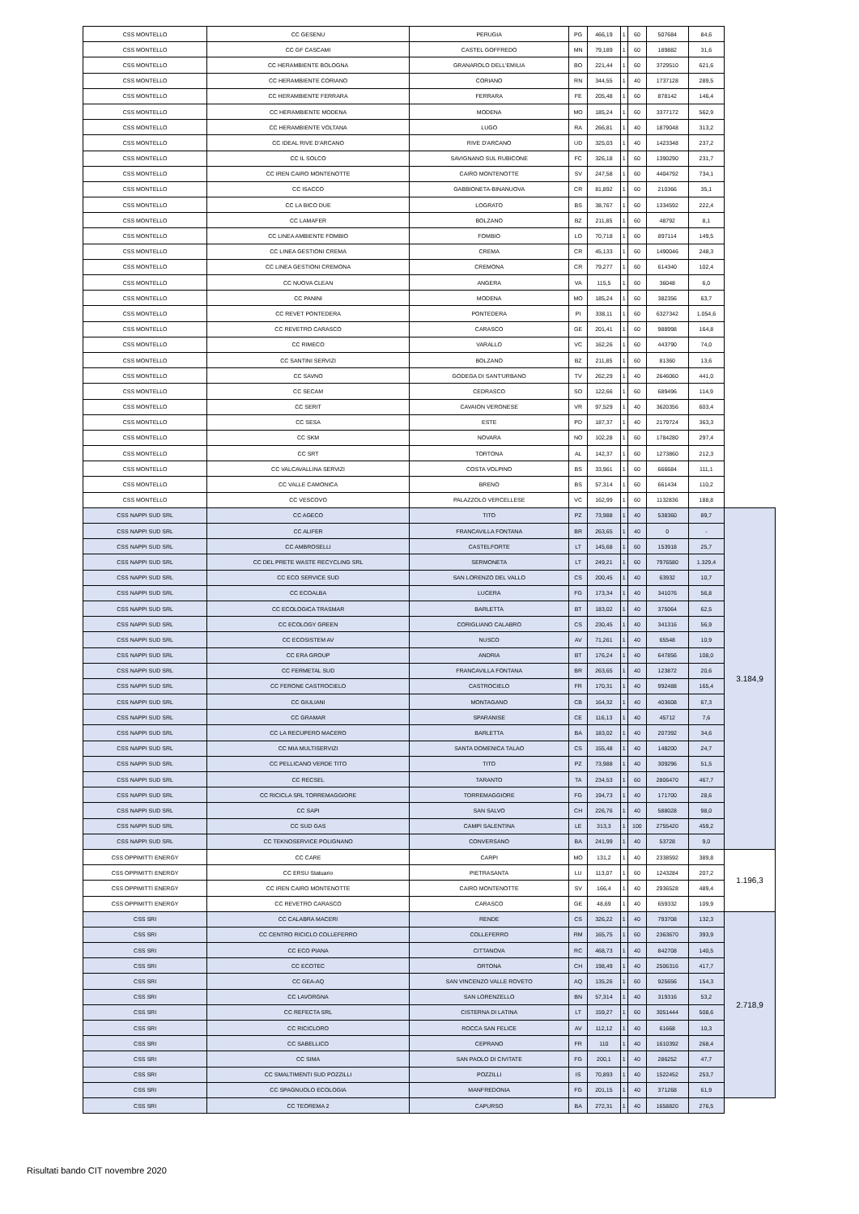| CSS MONTELLO | CC GESENU | PERUGIA | PG | 466,19 | 1 | 60 | 507684 | 84,6 | |
| CSS MONTELLO | CC GF CASCAMI | CASTEL GOFFREDO | MN | 79,189 | 1 | 60 | 189882 | 31,6 | |
| CSS MONTELLO | CC HERAMBIENTE BOLOGNA | GRANAROLO DELL'EMILIA | BO | 221,44 | 1 | 60 | 3729510 | 621,6 | |
| CSS MONTELLO | CC HERAMBIENTE CORIANO | CORIANO | RN | 344,55 | 1 | 40 | 1737128 | 289,5 | |
| CSS MONTELLO | CC HERAMBIENTE FERRARA | FERRARA | FE | 205,48 | 1 | 60 | 878142 | 146,4 | |
| CSS MONTELLO | CC HERAMBIENTE MODENA | MODENA | MO | 185,24 | 1 | 60 | 3377172 | 562,9 | |
| CSS MONTELLO | CC HERAMBIENTE VOLTANA | LUGO | RA | 266,81 | 1 | 40 | 1879048 | 313,2 | |
| CSS MONTELLO | CC IDEAL RIVE D'ARCANO | RIVE D'ARCANO | UD | 325,03 | 1 | 40 | 1423348 | 237,2 | |
| CSS MONTELLO | CC IL SOLCO | SAVIGNANO SUL RUBICONE | FC | 326,18 | 1 | 60 | 1390290 | 231,7 | |
| CSS MONTELLO | CC IREN CAIRO MONTENOTTE | CAIRO MONTENOTTE | SV | 247,58 | 1 | 60 | 4404792 | 734,1 | |
| CSS MONTELLO | CC ISACCO | GABBIONETA-BINANUOVA | CR | 81,892 | 1 | 60 | 210366 | 35,1 | |
| CSS MONTELLO | CC LA BICO DUE | LOGRATO | BS | 38,767 | 1 | 60 | 1334592 | 222,4 | |
| CSS MONTELLO | CC LAMAFER | BOLZANO | BZ | 211,85 | 1 | 60 | 48792 | 8,1 | |
| CSS MONTELLO | CC LINEA AMBIENTE FOMBIO | FOMBIO | LO | 70,718 | 1 | 60 | 897114 | 149,5 | |
| CSS MONTELLO | CC LINEA GESTIONI CREMA | CREMA | CR | 45,133 | 1 | 60 | 1490046 | 248,3 | |
| CSS MONTELLO | CC LINEA GESTIONI CREMONA | CREMONA | CR | 79,277 | 1 | 60 | 614340 | 102,4 | |
| CSS MONTELLO | CC NUOVA CLEAN | ANGERA | VA | 115,5 | 1 | 60 | 36048 | 6,0 | |
| CSS MONTELLO | CC PANINI | MODENA | MO | 185,24 | 1 | 60 | 382356 | 63,7 | |
| CSS MONTELLO | CC REVET PONTEDERA | PONTEDERA | PI | 338,11 | 1 | 60 | 6327342 | 1.054,6 | |
| CSS MONTELLO | CC REVETRO CARASCO | CARASCO | GE | 201,41 | 1 | 60 | 988998 | 164,8 | |
| CSS MONTELLO | CC RIMECO | VARALLO | VC | 162,26 | 1 | 60 | 443790 | 74,0 | |
| CSS MONTELLO | CC SANTINI SERVIZI | BOLZANO | BZ | 211,85 | 1 | 60 | 81360 | 13,6 | |
| CSS MONTELLO | CC SAVNO | GODEGA DI SANT'URBANO | TV | 262,29 | 1 | 40 | 2646060 | 441,0 | |
| CSS MONTELLO | CC SECAM | CEDRASCO | SO | 122,66 | 1 | 60 | 689496 | 114,9 | |
| CSS MONTELLO | CC SERIT | CAVAION VERONESE | VR | 97,529 | 1 | 40 | 3620356 | 603,4 | |
| CSS MONTELLO | CC SESA | ESTE | PD | 187,37 | 1 | 40 | 2179724 | 363,3 | |
| CSS MONTELLO | CC SKM | NOVARA | NO | 102,28 | 1 | 60 | 1784280 | 297,4 | |
| CSS MONTELLO | CC SRT | TORTONA | AL | 142,37 | 1 | 60 | 1273860 | 212,3 | |
| CSS MONTELLO | CC VALCAVALLINA SERVIZI | COSTA VOLPINO | BS | 33,961 | 1 | 60 | 666684 | 111,1 | |
| CSS MONTELLO | CC VALLE CAMONICA | BRENO | BS | 57,314 | 1 | 60 | 661434 | 110,2 | |
| CSS MONTELLO | CC VESCOVO | PALAZZOLO VERCELLESE | VC | 162,99 | 1 | 60 | 1132836 | 188,8 | |
| CSS NAPPI SUD SRL | CC AGECO | TITO | PZ | 73,988 | 1 | 40 | 538360 | 89,7 | 3.184,9 |
| CSS NAPPI SUD SRL | CC ALIFER | FRANCAVILLA FONTANA | BR | 263,65 | 1 | 40 | 0 | - | |
| CSS NAPPI SUD SRL | CC AMBROSELLI | CASTELFORTE | LT | 145,68 | 1 | 60 | 153918 | 25,7 | |
| CSS NAPPI SUD SRL | CC DEL PRETE WASTE RECYCLING SRL | SERMONETA | LT | 249,21 | 1 | 60 | 7976580 | 1.329,4 | |
| CSS NAPPI SUD SRL | CC ECO SERVICE SUD | SAN LORENZO DEL VALLO | CS | 200,45 | 1 | 40 | 63932 | 10,7 | |
| CSS NAPPI SUD SRL | CC ECOALBA | LUCERA | FG | 173,34 | 1 | 40 | 341076 | 56,8 | |
| CSS NAPPI SUD SRL | CC ECOLOGICA TRASMAR | BARLETTA | BT | 183,02 | 1 | 40 | 375064 | 62,5 | |
| CSS NAPPI SUD SRL | CC ECOLOGY GREEN | CORIGLIANO CALABRO | CS | 230,45 | 1 | 40 | 341316 | 56,9 | |
| CSS NAPPI SUD SRL | CC ECOSISTEM AV | NUSCO | AV | 71,261 | 1 | 40 | 65548 | 10,9 | |
| CSS NAPPI SUD SRL | CC ERA GROUP | ANDRIA | BT | 176,24 | 1 | 40 | 647856 | 108,0 | |
| CSS NAPPI SUD SRL | CC FERMETAL SUD | FRANCAVILLA FONTANA | BR | 263,65 | 1 | 40 | 123872 | 20,6 | |
| CSS NAPPI SUD SRL | CC FERONE CASTROCIELO | CASTROCIELO | FR | 170,31 | 1 | 40 | 992488 | 165,4 | |
| CSS NAPPI SUD SRL | CC GIULIANI | MONTAGANO | CB | 164,32 | 1 | 40 | 403608 | 67,3 | |
| CSS NAPPI SUD SRL | CC GRAMAR | SPARANISE | CE | 116,13 | 1 | 40 | 45712 | 7,6 | |
| CSS NAPPI SUD SRL | CC LA RECUPERO MACERO | BARLETTA | BA | 183,02 | 1 | 40 | 207392 | 34,6 | |
| CSS NAPPI SUD SRL | CC MIA MULTISERVIZI | SANTA DOMENICA TALAO | CS | 155,48 | 1 | 40 | 148200 | 24,7 | |
| CSS NAPPI SUD SRL | CC PELLICANO VERDE TITO | TITO | PZ | 73,988 | 1 | 40 | 309296 | 51,5 | |
| CSS NAPPI SUD SRL | CC RECSEL | TARANTO | TA | 234,53 | 1 | 60 | 2806470 | 467,7 | |
| CSS NAPPI SUD SRL | CC RICICLA SRL TORREMAGGIORE | TORREMAGGIORE | FG | 194,73 | 1 | 40 | 171700 | 28,6 | |
| CSS NAPPI SUD SRL | CC SAPI | SAN SALVO | CH | 226,76 | 1 | 40 | 588028 | 98,0 | |
| CSS NAPPI SUD SRL | CC SUD GAS | CAMPI SALENTINA | LE | 313,3 | 1 | 100 | 2755420 | 459,2 | |
| CSS NAPPI SUD SRL | CC TEKNOSERVICE POLIGNANO | CONVERSANO | BA | 241,99 | 1 | 40 | 53728 | 9,0 | |
| CSS OPPIMITTI ENERGY | CC CARE | CARPI | MO | 131,2 | 1 | 40 | 2338592 | 389,8 | 1.196,3 |
| CSS OPPIMITTI ENERGY | CC ERSU Statuario | PIETRASANTA | LU | 113,07 | 1 | 60 | 1243284 | 207,2 | |
| CSS OPPIMITTI ENERGY | CC IREN CAIRO MONTENOTTE | CAIRO MONTENOTTE | SV | 166,4 | 1 | 40 | 2936528 | 489,4 | |
| CSS OPPIMITTI ENERGY | CC REVETRO CARASCO | CARASCO | GE | 48,69 | 1 | 40 | 659332 | 109,9 | |
| CSS SRI | CC CALABRA MACERI | RENDE | CS | 326,22 | 1 | 40 | 793708 | 132,3 | 2.718,9 |
| CSS SRI | CC CENTRO RICICLO COLLEFERRO | COLLEFERRO | RM | 165,75 | 1 | 60 | 2363670 | 393,9 | |
| CSS SRI | CC ECO PIANA | CITTANOVA | RC | 468,73 | 1 | 40 | 842708 | 140,5 | |
| CSS SRI | CC ECOTEC | ORTONA | CH | 198,49 | 1 | 40 | 2506316 | 417,7 | |
| CSS SRI | CC GEA-AQ | SAN VINCENZO VALLE ROVETO | AQ | 135,26 | 1 | 60 | 925656 | 154,3 | |
| CSS SRI | CC LAVORGNA | SAN LORENZELLO | BN | 57,314 | 1 | 40 | 319316 | 53,2 | |
| CSS SRI | CC REFECTA SRL | CISTERNA DI LATINA | LT | 159,27 | 1 | 60 | 3051444 | 508,6 | |
| CSS SRI | CC RICICLORO | ROCCA SAN FELICE | AV | 112,12 | 1 | 40 | 61668 | 10,3 | |
| CSS SRI | CC SABELLICO | CEPRANO | FR | 110 | 1 | 40 | 1610392 | 268,4 | |
| CSS SRI | CC SIMA | SAN PAOLO DI CIVITATE | FG | 200,1 | 1 | 40 | 286252 | 47,7 | |
| CSS SRI | CC SMALTIMENTI SUD POZZILLI | POZZILLI | IS | 70,893 | 1 | 40 | 1522452 | 253,7 | |
| CSS SRI | CC SPAGNUOLO ECOLOGIA | MANFREDONIA | FG | 201,15 | 1 | 40 | 371268 | 61,9 | |
| CSS SRI | CC TEOREMA 2 | CAPURSO | BA | 272,31 | 1 | 40 | 1658820 | 276,5 | |
Risultati bando CIT novembre 2020